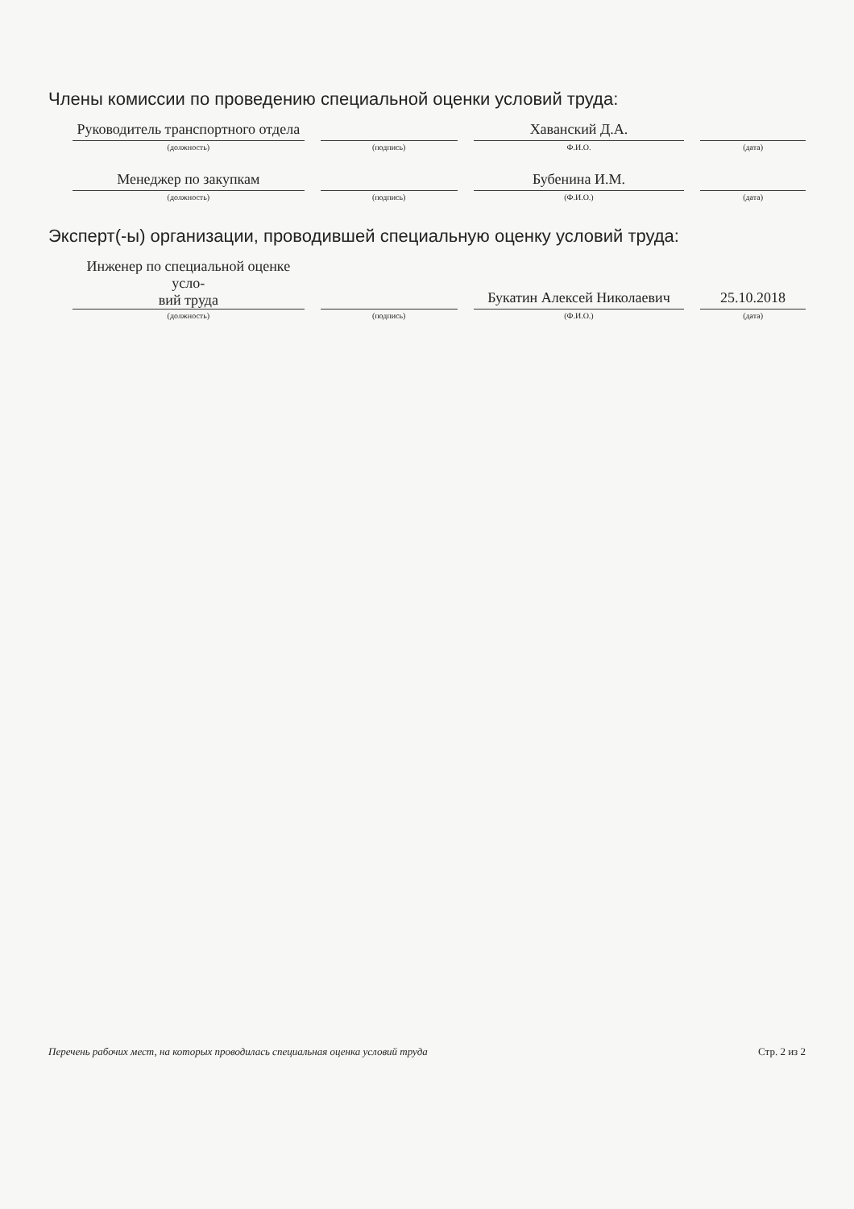Члены комиссии по проведению специальной оценки условий труда:
Руководитель транспортного отдела
(должность)
(подпись)
Хаванский Д.А.
Ф.И.О.
(дата)
Менеджер по закупкам
(должность)
(подпись)
Бубенина И.М.
(Ф.И.О.)
(дата)
Эксперт(-ы) организации, проводившей специальную оценку условий труда:
Инженер по специальной оценке усло-
вий труда
(должность)
(подпись)
Букатин Алексей Николаевич
(Ф.И.О.)
25.10.2018
(дата)
Перечень рабочих мест, на которых проводилась специальная оценка условий труда Стр. 2 из 2